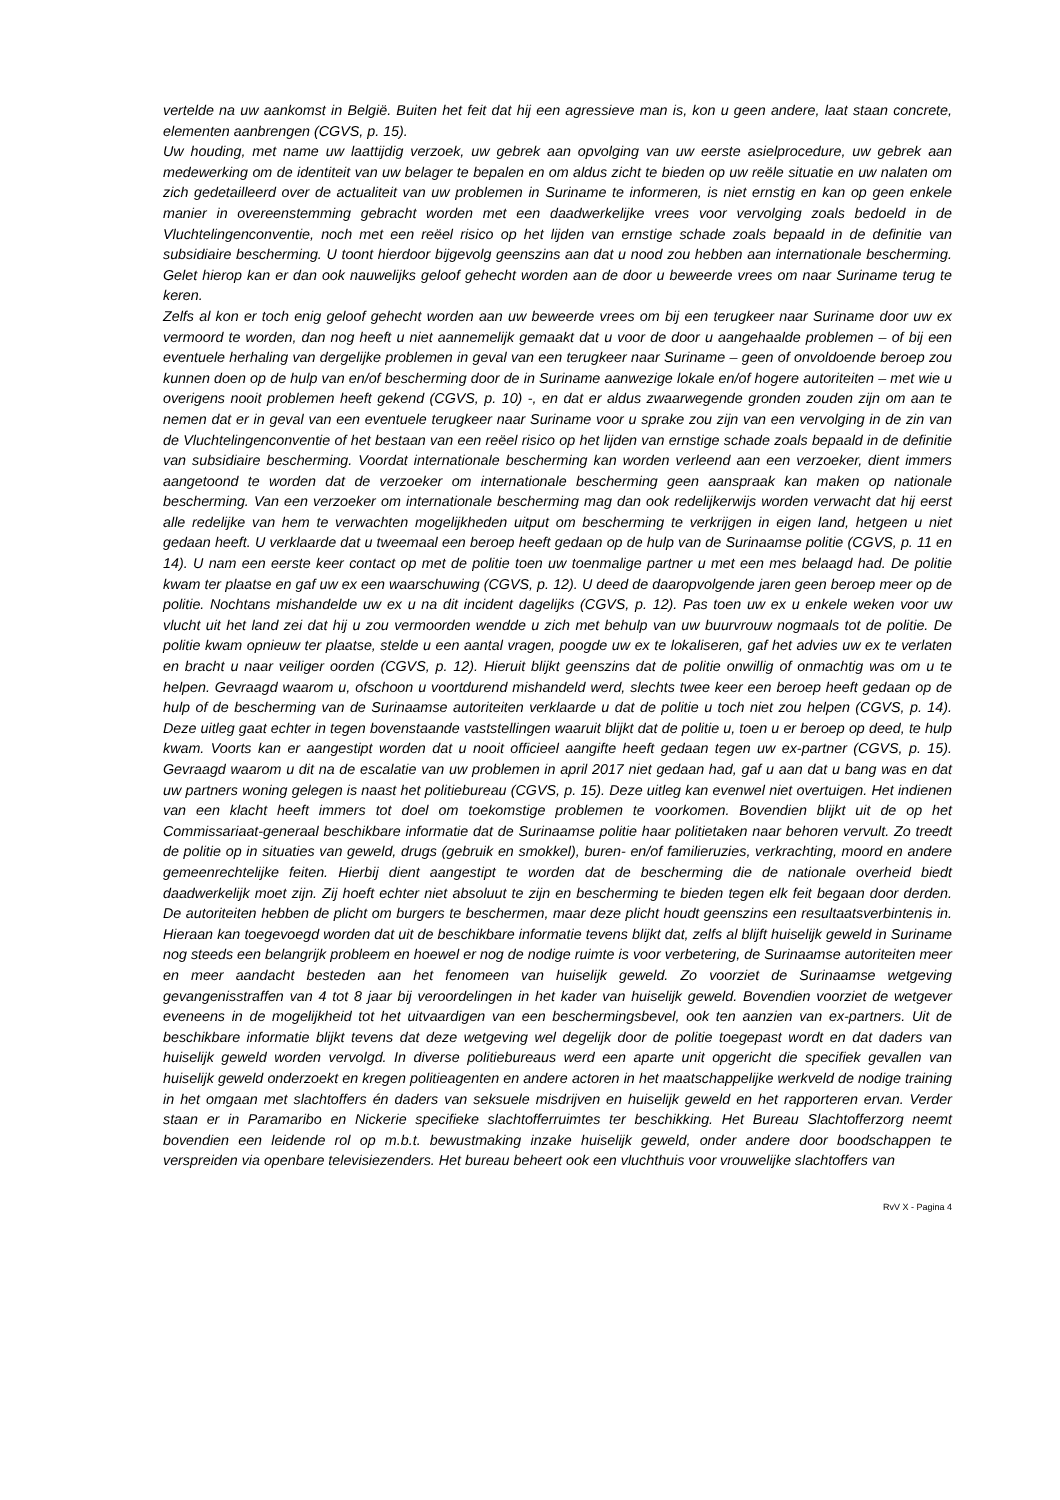vertelde na uw aankomst in België. Buiten het feit dat hij een agressieve man is, kon u geen andere, laat staan concrete, elementen aanbrengen (CGVS, p. 15).
Uw houding, met name uw laattijdig verzoek, uw gebrek aan opvolging van uw eerste asielprocedure, uw gebrek aan medewerking om de identiteit van uw belager te bepalen en om aldus zicht te bieden op uw reële situatie en uw nalaten om zich gedetailleerd over de actualiteit van uw problemen in Suriname te informeren, is niet ernstig en kan op geen enkele manier in overeenstemming gebracht worden met een daadwerkelijke vrees voor vervolging zoals bedoeld in de Vluchtelingenconventie, noch met een reëel risico op het lijden van ernstige schade zoals bepaald in de definitie van subsidiaire bescherming. U toont hierdoor bijgevolg geenszins aan dat u nood zou hebben aan internationale bescherming. Gelet hierop kan er dan ook nauwelijks geloof gehecht worden aan de door u beweerde vrees om naar Suriname terug te keren.
Zelfs al kon er toch enig geloof gehecht worden aan uw beweerde vrees om bij een terugkeer naar Suriname door uw ex vermoord te worden, dan nog heeft u niet aannemelijk gemaakt dat u voor de door u aangehaalde problemen – of bij een eventuele herhaling van dergelijke problemen in geval van een terugkeer naar Suriname – geen of onvoldoende beroep zou kunnen doen op de hulp van en/of bescherming door de in Suriname aanwezige lokale en/of hogere autoriteiten – met wie u overigens nooit problemen heeft gekend (CGVS, p. 10) -, en dat er aldus zwaarwegende gronden zouden zijn om aan te nemen dat er in geval van een eventuele terugkeer naar Suriname voor u sprake zou zijn van een vervolging in de zin van de Vluchtelingenconventie of het bestaan van een reëel risico op het lijden van ernstige schade zoals bepaald in de definitie van subsidiaire bescherming. Voordat internationale bescherming kan worden verleend aan een verzoeker, dient immers aangetoond te worden dat de verzoeker om internationale bescherming geen aanspraak kan maken op nationale bescherming. Van een verzoeker om internationale bescherming mag dan ook redelijkerwijs worden verwacht dat hij eerst alle redelijke van hem te verwachten mogelijkheden uitput om bescherming te verkrijgen in eigen land, hetgeen u niet gedaan heeft. U verklaarde dat u tweemaal een beroep heeft gedaan op de hulp van de Surinaamse politie (CGVS, p. 11 en 14). U nam een eerste keer contact op met de politie toen uw toenmalige partner u met een mes belaagd had. De politie kwam ter plaatse en gaf uw ex een waarschuwing (CGVS, p. 12). U deed de daaropvolgende jaren geen beroep meer op de politie. Nochtans mishandelde uw ex u na dit incident dagelijks (CGVS, p. 12). Pas toen uw ex u enkele weken voor uw vlucht uit het land zei dat hij u zou vermoorden wendde u zich met behulp van uw buurvrouw nogmaals tot de politie. De politie kwam opnieuw ter plaatse, stelde u een aantal vragen, poogde uw ex te lokaliseren, gaf het advies uw ex te verlaten en bracht u naar veiliger oorden (CGVS, p. 12). Hieruit blijkt geenszins dat de politie onwillig of onmachtig was om u te helpen. Gevraagd waarom u, ofschoon u voortdurend mishandeld werd, slechts twee keer een beroep heeft gedaan op de hulp of de bescherming van de Surinaamse autoriteiten verklaarde u dat de politie u toch niet zou helpen (CGVS, p. 14). Deze uitleg gaat echter in tegen bovenstaande vaststellingen waaruit blijkt dat de politie u, toen u er beroep op deed, te hulp kwam. Voorts kan er aangestipt worden dat u nooit officieel aangifte heeft gedaan tegen uw ex-partner (CGVS, p. 15). Gevraagd waarom u dit na de escalatie van uw problemen in april 2017 niet gedaan had, gaf u aan dat u bang was en dat uw partners woning gelegen is naast het politiebureau (CGVS, p. 15). Deze uitleg kan evenwel niet overtuigen. Het indienen van een klacht heeft immers tot doel om toekomstige problemen te voorkomen. Bovendien blijkt uit de op het Commissariaat-generaal beschikbare informatie dat de Surinaamse politie haar politietaken naar behoren vervult. Zo treedt de politie op in situaties van geweld, drugs (gebruik en smokkel), buren- en/of familieruzies, verkrachting, moord en andere gemeenrechtelijke feiten. Hierbij dient aangestipt te worden dat de bescherming die de nationale overheid biedt daadwerkelijk moet zijn. Zij hoeft echter niet absoluut te zijn en bescherming te bieden tegen elk feit begaan door derden. De autoriteiten hebben de plicht om burgers te beschermen, maar deze plicht houdt geenszins een resultaatsverbintenis in. Hieraan kan toegevoegd worden dat uit de beschikbare informatie tevens blijkt dat, zelfs al blijft huiselijk geweld in Suriname nog steeds een belangrijk probleem en hoewel er nog de nodige ruimte is voor verbetering, de Surinaamse autoriteiten meer en meer aandacht besteden aan het fenomeen van huiselijk geweld. Zo voorziet de Surinaamse wetgeving gevangenisstraffen van 4 tot 8 jaar bij veroordelingen in het kader van huiselijk geweld. Bovendien voorziet de wetgever eveneens in de mogelijkheid tot het uitvaardigen van een beschermingsbevel, ook ten aanzien van ex-partners. Uit de beschikbare informatie blijkt tevens dat deze wetgeving wel degelijk door de politie toegepast wordt en dat daders van huiselijk geweld worden vervolgd. In diverse politiebureaus werd een aparte unit opgericht die specifiek gevallen van huiselijk geweld onderzoekt en kregen politieagenten en andere actoren in het maatschappelijke werkveld de nodige training in het omgaan met slachtoffers én daders van seksuele misdrijven en huiselijk geweld en het rapporteren ervan. Verder staan er in Paramaribo en Nickerie specifieke slachtofferruimtes ter beschikking. Het Bureau Slachtofferzorg neemt bovendien een leidende rol op m.b.t. bewustmaking inzake huiselijk geweld, onder andere door boodschappen te verspreiden via openbare televisiezenders. Het bureau beheert ook een vluchthuis voor vrouwelijke slachtoffers van
RvV X - Pagina 4